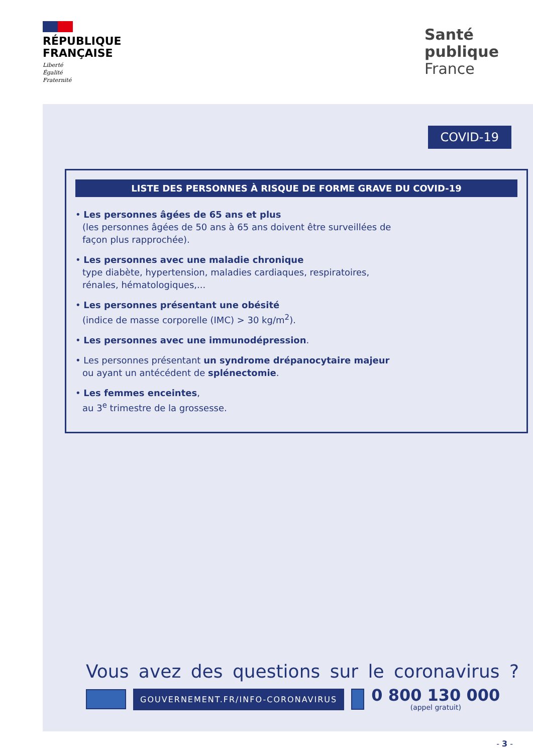RÉPUBLIQUE
FRANÇAISE
Liberté
Égalité
Fraternité
Santé
publique
France
COVID-19
LISTE DES PERSONNES À RISQUE DE FORME GRAVE DU COVID-19
• Les personnes âgées de 65 ans et plus
(les personnes âgées de 50 ans à 65 ans doivent être surveillées de façon plus rapprochée).
• Les personnes avec une maladie chronique
type diabète, hypertension, maladies cardiaques, respiratoires, rénales, hématologiques,...
• Les personnes présentant une obésité
(indice de masse corporelle (IMC) > 30 kg/m<sup>2</sup>).
• Les personnes avec une immunodépression.
• Les personnes présentant un syndrome drépanocytaire majeur ou ayant un antécédent de splénectomie.
• Les femmes enceintes,
au 3<sup>e</sup> trimestre de la grossesse.
Vous avez des questions sur le coronavirus ?
GOUVERNEMENT.FR/INFO-CORONAVIRUS
0 800 130 000
(appel gratuit)
- 3 -